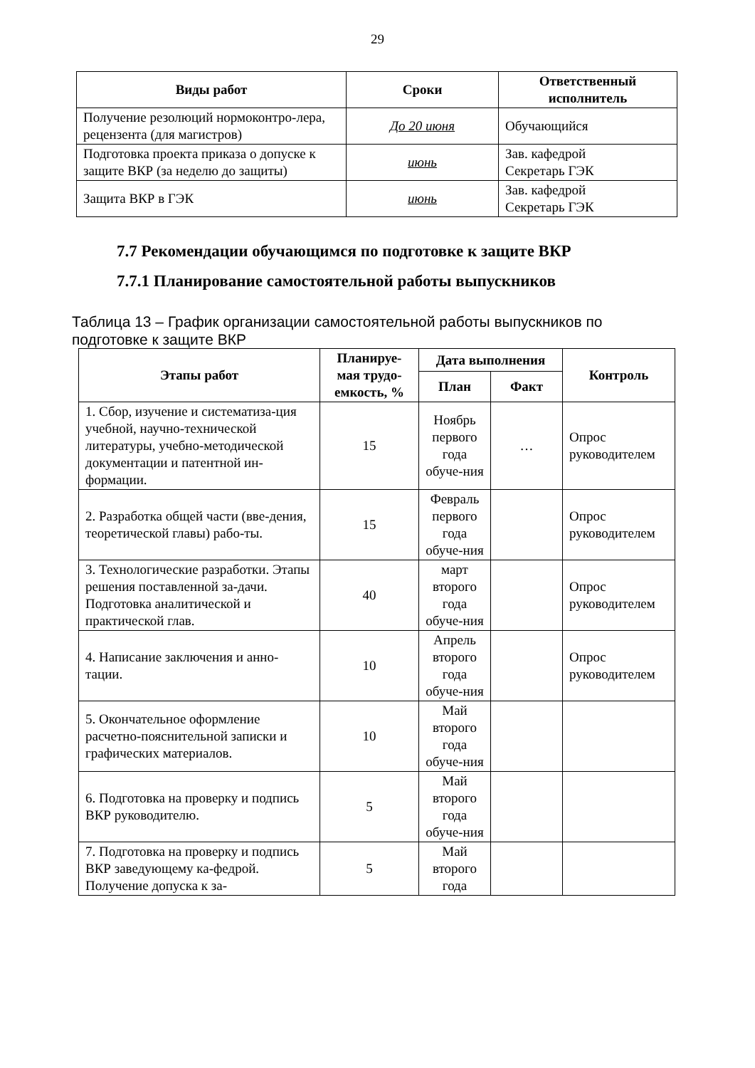29
| Виды работ | Сроки | Ответственный исполнитель |
| --- | --- | --- |
| Получение резолюций нормоконтро-лера, рецензента (для магистров) | До 20 июня | Обучающийся |
| Подготовка проекта приказа о допуске к защите ВКР (за неделю до защиты) | июнь | Зав. кафедрой Секретарь ГЭК |
| Защита ВКР в ГЭК | июнь | Зав. кафедрой Секретарь ГЭК |
7.7 Рекомендации обучающимся по подготовке к защите ВКР
7.7.1 Планирование самостоятельной работы выпускников
Таблица 13 – График организации самостоятельной работы выпускников по подготовке к защите ВКР
| Этапы работ | Планируе-мая трудо-емкость, % | Дата выполнения | | Контроль |
| --- | --- | --- | --- | --- |
| | | План | Факт | |
| 1. Сбор, изучение и систематиза-ция учебной, научно-технической литературы, учебно-методической документации и патентной ин-формации. | 15 | Ноябрь первого года обуче-ния | … | Опрос руководителем |
| 2. Разработка общей части (вве-дения, теоретической главы) рабо-ты. | 15 | Февраль первого года обуче-ния | | Опрос руководителем |
| 3. Технологические разработки. Этапы решения поставленной за-дачи. Подготовка аналитической и практической глав. | 40 | март второго года обуче-ния | | Опрос руководителем |
| 4. Написание заключения и анно-тации. | 10 | Апрель второго года обуче-ния | | Опрос руководителем |
| 5. Окончательное оформление расчетно-пояснительной записки и графических материалов. | 10 | Май второго года обуче-ния | | |
| 6. Подготовка на проверку и подпись ВКР руководителю. | 5 | Май второго года обуче-ния | | |
| 7. Подготовка на проверку и подпись ВКР заведующему ка-федрой. Получение допуска к за- | 5 | Май второго года | | |